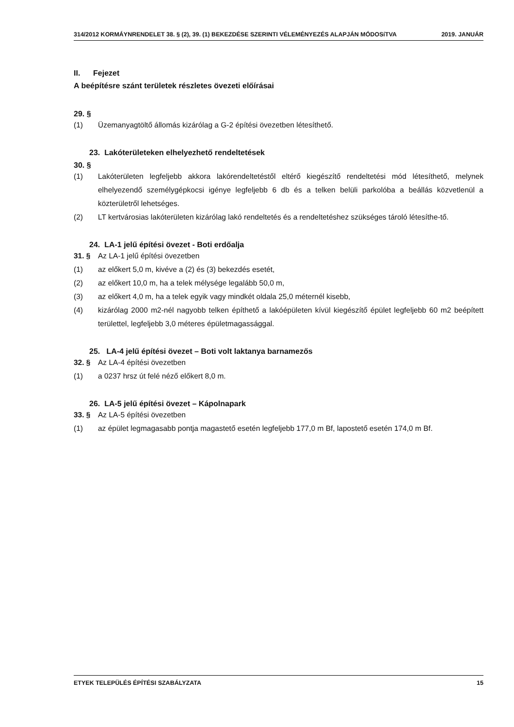314/2012 KORMÁYNRENDELET 38. § (2), 39. (1) BEKEZDÉSE SZERINTI VÉLEMÉNYEZÉS ALAPJÁN MÓDOSíTVA 2019. JANUÁR
II. Fejezet
A beépítésre szánt területek részletes övezeti előírásai
29. §
(1) Üzemanyagtöltő állomás kizárólag a G-2 építési övezetben létesíthető.
23. Lakóterületeken elhelyezhető rendeltetések
30. §
(1) Lakóterületen legfeljebb akkora lakórendeltetéstől eltérő kiegészítő rendeltetési mód létesíthető, melynek elhelyezendő személygépkocsi igénye legfeljebb 6 db és a telken belüli parkolóba a beállás közvetlenül a közterületről lehetséges.
(2) LT kertvárosias lakóterületen kizárólag lakó rendeltetés és a rendeltetéshez szükséges tároló létesíthe-tő.
24. LA-1 jelű építési övezet - Boti erdőalja
31. § Az LA-1 jelű építési övezetben
(1) az előkert 5,0 m, kivéve a (2) és (3) bekezdés esetét,
(2) az előkert 10,0 m, ha a telek mélysége legalább 50,0 m,
(3) az előkert 4,0 m, ha a telek egyik vagy mindkét oldala 25,0 méternél kisebb,
(4) kizárólag 2000 m2-nél nagyobb telken építhető a lakóépületen kívül kiegészítő épület legfeljebb 60 m2 beépített területtel, legfeljebb 3,0 méteres épületmagassággal.
25. LA-4 jelű építési övezet – Boti volt laktanya barnamezős
32. § Az LA-4 építési övezetben
(1) a 0237 hrsz út felé néző előkert 8,0 m.
26. LA-5 jelű építési övezet – Kápolnapark
33. § Az LA-5 építési övezetben
(1) az épület legmagasabb pontja magastető esetén legfeljebb 177,0 m Bf, lapostető esetén 174,0 m Bf.
ETYEK TELEPÜLÉS ÉPÍTÉSI SZABÁLYZATA 15